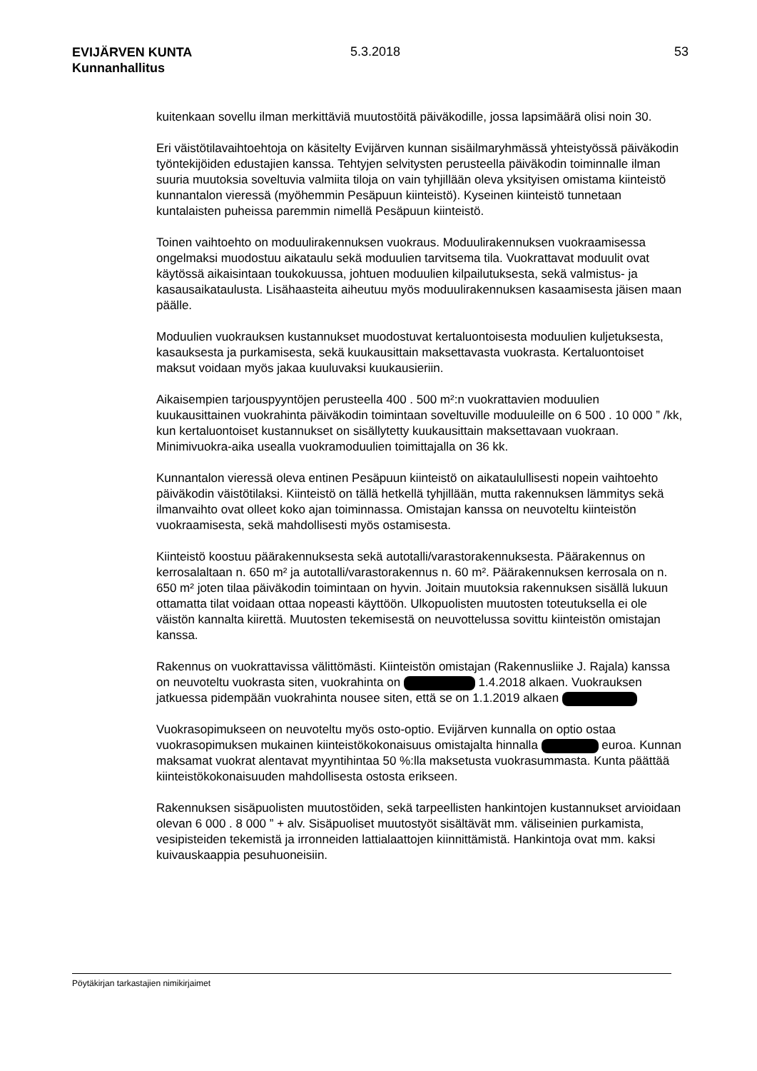EVIJÄRVEN KUNTA
Kunnanhallitus
5.3.2018 53
kuitenkaan sovellu ilman merkittäviä muutostöitä päiväkodille, jossa lapsimäärä olisi noin 30.
Eri väistötilavaihtoehtoja on käsitelty Evijärven kunnan sisäilmaryhmässä yhteis­työssä päiväkodin työntekijöiden edustajien kanssa. Tehtyjen selvitysten perusteella päiväkodin toiminnalle ilman suuria muutoksia soveltuvia valmiita tiloja on vain tyhjil­lään oleva yksityisen omistama kiinteistö kunnantalon vieressä (myöhemmin Pesä­puun kiinteistö). Kyseinen kiinteistö tunnetaan kuntalaisten puheissa paremmin ni­mellä Pesäpuun kiinteistö.
Toinen vaihtoehto on moduulirakennuksen vuokraus. Moduulirakennuksen vuokraa­misessa ongelmaksi muodostuu aikataulu sekä moduulien tarvitsema tila. Vuokratta­vat moduulit ovat käytössä aikaisintaan toukokuussa, johtuen moduulien kilpailutuk­sesta, sekä valmistus- ja kasausaikataulusta. Lisähaasteita aiheutuu myös moduuli­rakennuksen kasaamisesta jäisen maan päälle.
Moduulien vuokrauksen kustannukset muodostuvat kertaluontoisesta moduulien kul­jetuksesta, kasauksesta ja purkamisesta, sekä kuukausittain maksettavasta vuok­rasta. Kertaluontoiset maksut voidaan myös jakaa kuuluvaksi kuukausieriin.
Aikaisempien tarjouspyyntöjen perusteella 400 . 500 m²:n vuokrattavien moduulien kuukausittainen vuokrahinta päiväkodin toimintaan soveltuville moduuleille on 6 500 . 10 000 ” /kk, kun kertaluontoiset kustannukset on sisällytetty kuukausittain maksetta­vaan vuokraan. Minimivuokra-aika usealla vuokramoduulien toimittajalla on 36 kk.
Kunnantalon vieressä oleva entinen Pesäpuun kiinteistö on aikataulullisesti nopein vaihtoehto päiväkodin väistötilaksi. Kiinteistö on tällä hetkellä tyhjillään, mutta raken­nuksen lämmitys sekä ilmanvaihto ovat olleet koko ajan toiminnassa. Omistajan kanssa on neuvoteltu kiinteistön vuokraamisesta, sekä mahdollisesti myös ostami­sesta.
Kiinteistö koostuu päärakennuksesta sekä autotalli/varastorakennuksesta. Pääraken­nus on kerrosalaltaan n. 650 m² ja autotalli/varastorakennus n. 60 m². Päärakennuksen kerrosala on n. 650 m² joten tilaa päiväkodin toimintaan on hyvin. Joitain muutoksia rakennuksen sisällä lukuun ottamatta tilat voidaan ottaa nopeasti käyttöön. Ulkopuolisten muutosten toteutuksella ei ole väistön kannalta kiirettä. Muu­tosten tekemisestä on neuvottelussa sovittu kiinteistön omistajan kanssa.
Rakennus on vuokrattavissa välittömästi. Kiinteistön omistajan (Rakennusliike J. Ra­jala) kanssa on neuvoteltu vuokrasta siten, vuokrahinta on 1.4.2018 al­kaen. Vuokrauksen jatkuessa pidempään vuokrahinta nousee siten, että se on 1.1.2019 alkaen
Vuokrasopimukseen on neuvoteltu myös osto-optio. Evijärven kunnalla on optio os­taa vuokrasopimuksen mukainen kiinteistökokonaisuus omistajalta hinnalla euroa. Kunnan maksamat vuokrat alentavat myyntihintaa 50 %:lla maksetusta vuok­rasummasta. Kunta päättää kiinteistökokonaisuuden mahdollisesta ostosta erikseen.
Rakennuksen sisäpuolisten muutostöiden, sekä tarpeellisten hankintojen kustannuk­set arvioidaan olevan 6 000 . 8 000 ” + alv. Sisäpuoliset muutostyöt sisältävät mm. väliseinien purkamista, vesipisteiden tekemistä ja irronneiden lattialaattojen kiinnittä­mistä. Hankintoja ovat mm. kaksi kuivauskaappia pesuhuoneisiin.
Pöytäkirjan tarkastajien nimikirjaimet